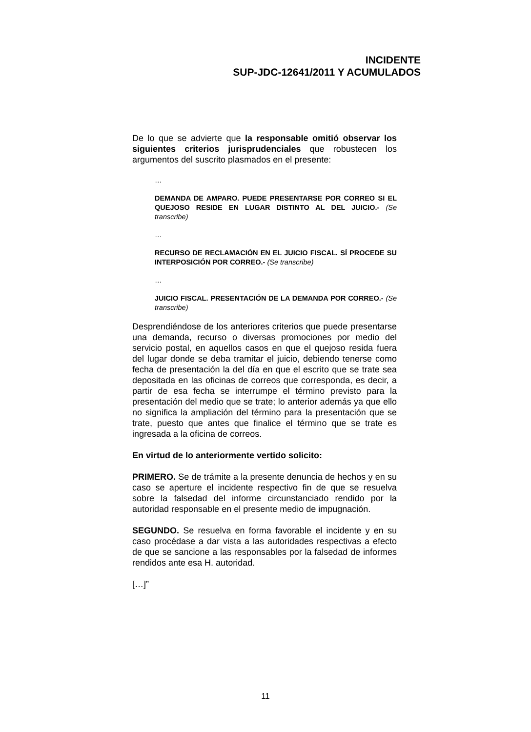INCIDENTE
SUP-JDC-12641/2011 Y ACUMULADOS
De lo que se advierte que la responsable omitió observar los siguientes criterios jurisprudenciales que robustecen los argumentos del suscrito plasmados en el presente:
…
DEMANDA DE AMPARO. PUEDE PRESENTARSE POR CORREO SI EL QUEJOSO RESIDE EN LUGAR DISTINTO AL DEL JUICIO.- (Se transcribe)
…
RECURSO DE RECLAMACIÓN EN EL JUICIO FISCAL. SÍ PROCEDE SU INTERPOSICIÓN POR CORREO.- (Se transcribe)
…
JUICIO FISCAL. PRESENTACIÓN DE LA DEMANDA POR CORREO.- (Se transcribe)
Desprendiéndose de los anteriores criterios que puede presentarse una demanda, recurso o diversas promociones por medio del servicio postal, en aquellos casos en que el quejoso resida fuera del lugar donde se deba tramitar el juicio, debiendo tenerse como fecha de presentación la del día en que el escrito que se trate sea depositada en las oficinas de correos que corresponda, es decir, a partir de esa fecha se interrumpe el término previsto para la presentación del medio que se trate; lo anterior además ya que ello no significa la ampliación del término para la presentación que se trate, puesto que antes que finalice el término que se trate es ingresada a la oficina de correos.
En virtud de lo anteriormente vertido solicito:
PRIMERO. Se de trámite a la presente denuncia de hechos y en su caso se aperture el incidente respectivo fin de que se resuelva sobre la falsedad del informe circunstanciado rendido por la autoridad responsable en el presente medio de impugnación.
SEGUNDO. Se resuelva en forma favorable el incidente y en su caso procédase a dar vista a las autoridades respectivas a efecto de que se sancione a las responsables por la falsedad de informes rendidos ante esa H. autoridad.
[…]”
11